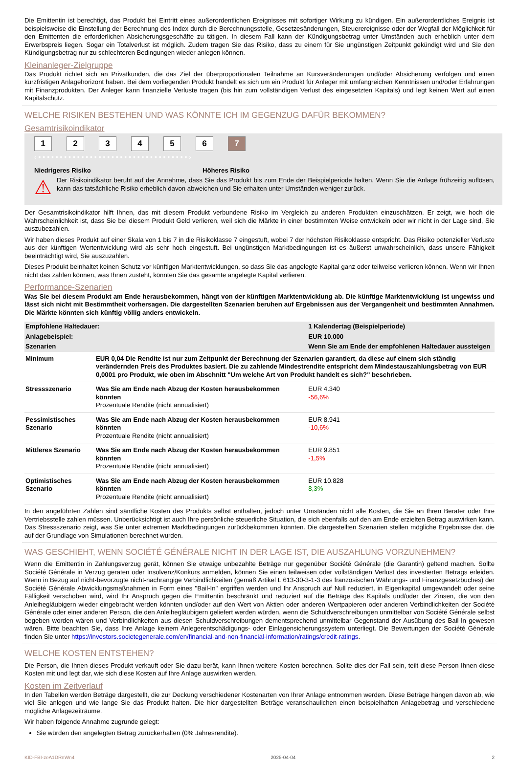Die Emittentin ist berechtigt, das Produkt bei Eintritt eines außerordentlichen Ereignisses mit sofortiger Wirkung zu kündigen. Ein außerordentliches Ereignis ist beispielsweise die Einstellung der Berechnung des Index durch die Berechnungsstelle, Gesetzesänderungen, Steuerereignisse oder der Wegfall der Möglichkeit für den Emittenten die erforderlichen Absicherungsgeschäfte zu tätigen. In diesem Fall kann der Kündigungsbetrag unter Umständen auch erheblich unter dem Erwerbspreis liegen. Sogar ein Totalverlust ist möglich. Zudem tragen Sie das Risiko, dass zu einem für Sie ungünstigen Zeitpunkt gekündigt wird und Sie den Kündigungsbetrag nur zu schlechteren Bedingungen wieder anlegen können.
Kleinanleger-Zielgruppe
Das Produkt richtet sich an Privatkunden, die das Ziel der überproportionalen Teilnahme an Kursveränderungen und/oder Absicherung verfolgen und einen kurzfristigen Anlagehorizont haben. Bei dem vorliegenden Produkt handelt es sich um ein Produkt für Anleger mit umfangreichen Kenntnissen und/oder Erfahrungen mit Finanzprodukten. Der Anleger kann finanzielle Verluste tragen (bis hin zum vollständigen Verlust des eingesetzten Kapitals) und legt keinen Wert auf einen Kapitalschutz.
WELCHE RISIKEN BESTEHEN UND WAS KÖNNTE ICH IM GEGENZUG DAFÜR BEKOMMEN?
Gesamtrisikoindikator
123456 7
‹ • • • • • • • • • • • • • • • • • • • • • • • • • • • • • • • • • • • ›
Niedrigeres Risiko Höheres Risiko
⚠
Der Risikoindikator beruht auf der Annahme, dass Sie das Produkt bis zum Ende der Beispielperiode halten. Wenn Sie die Anlage frühzeitig auflösen, kann das tatsächliche Risiko erheblich davon abweichen und Sie erhalten unter Umständen weniger zurück.
Der Gesamtrisikoindikator hilft Ihnen, das mit diesem Produkt verbundene Risiko im Vergleich zu anderen Produkten einzuschätzen. Er zeigt, wie hoch die Wahrscheinlichkeit ist, dass Sie bei diesem Produkt Geld verlieren, weil sich die Märkte in einer bestimmten Weise entwickeln oder wir nicht in der Lage sind, Sie auszubezahlen.
Wir haben dieses Produkt auf einer Skala von 1 bis 7 in die Risikoklasse 7 eingestuft, wobei 7 der höchsten Risikoklasse entspricht. Das Risiko potenzieller Verluste aus der künftigen Wertentwicklung wird als sehr hoch eingestuft. Bei ungünstigen Marktbedingungen ist es äußerst unwahrscheinlich, dass unsere Fähigkeit beeinträchtigt wird, Sie auszuzahlen.
Dieses Produkt beinhaltet keinen Schutz vor künftigen Marktentwicklungen, so dass Sie das angelegte Kapital ganz oder teilweise verlieren können. Wenn wir Ihnen nicht das zahlen können, was Ihnen zusteht, könnten Sie das gesamte angelegte Kapital verlieren.
Performance-Szenarien
Was Sie bei diesem Produkt am Ende herausbekommen, hängt von der künftigen Marktentwicklung ab. Die künftige Marktentwicklung ist ungewiss und lässt sich nicht mit Bestimmtheit vorhersagen. Die dargestellten Szenarien beruhen auf Ergebnissen aus der Vergangenheit und bestimmten Annahmen. Die Märkte könnten sich künftig völlig anders entwickeln.
| Empfohlene Haltedauer: | | 1 Kalendertag (Beispielperiode) |
| Anlagebeispiel: | | EUR 10.000 |
| Szenarien | | Wenn Sie am Ende der empfohlenen Haltedauer aussteigen |
| Minimum | EUR 0,04 Die Rendite ist nur zum Zeitpunkt der Berechnung der Szenarien garantiert, da diese auf einem sich ständig verändernden Preis des Produktes basiert. Die zu zahlende Mindestrendite entspricht dem Mindestauszahlungsbetrag von EUR 0,0001 pro Produkt, wie oben im Abschnitt "Um welche Art von Produkt handelt es sich?" beschrieben. | |
| Stressszenario | Was Sie am Ende nach Abzug der Kosten herausbekommen könnten Prozentuale Rendite (nicht annualisiert) | EUR 4.340 -56,6% |
| Pessimistisches Szenario | Was Sie am Ende nach Abzug der Kosten herausbekommen könnten Prozentuale Rendite (nicht annualisiert) | EUR 8.941 -10,6% |
| Mittleres Szenario | Was Sie am Ende nach Abzug der Kosten herausbekommen könnten Prozentuale Rendite (nicht annualisiert) | EUR 9.851 -1,5% |
| Optimistisches Szenario | Was Sie am Ende nach Abzug der Kosten herausbekommen könnten Prozentuale Rendite (nicht annualisiert) | EUR 10.828 8,3% |
In den angeführten Zahlen sind sämtliche Kosten des Produkts selbst enthalten, jedoch unter Umständen nicht alle Kosten, die Sie an Ihren Berater oder Ihre Vertriebsstelle zahlen müssen. Unberücksichtigt ist auch Ihre persönliche steuerliche Situation, die sich ebenfalls auf den am Ende erzielten Betrag auswirken kann. Das Stressszenario zeigt, was Sie unter extremen Marktbedingungen zurückbekommen könnten. Die dargestellten Szenarien stellen mögliche Ergebnisse dar, die auf der Grundlage von Simulationen berechnet wurden.
WAS GESCHIEHT, WENN SOCIÉTÉ GÉNÉRALE NICHT IN DER LAGE IST, DIE AUSZAHLUNG VORZUNEHMEN?
Wenn die Emittentin in Zahlungsverzug gerät, können Sie etwaige unbezahlte Beträge nur gegenüber Société Générale (die Garantin) geltend machen. Sollte Société Générale in Verzug geraten oder Insolvenz/Konkurs anmelden, können Sie einen teilweisen oder vollständigen Verlust des investierten Betrags erleiden. Wenn in Bezug auf nicht-bevorzugte nicht-nachrangige Verbindlichkeiten (gemäß Artikel L 613-30-3-1-3 des französischen Währungs- und Finanzgesetzbuches) der Société Générale Abwicklungsmaßnahmen in Form eines "Bail-In" ergriffen werden und Ihr Anspruch auf Null reduziert, in Eigenkapital umgewandelt oder seine Fälligkeit verschoben wird, wird Ihr Anspruch gegen die Emittentin beschränkt und reduziert auf die Beträge des Kapitals und/oder der Zinsen, die von den Anleihegläubigern wieder eingebracht werden könnten und/oder auf den Wert von Aktien oder anderen Wertpapieren oder anderen Verbindlichkeiten der Société Générale oder einer anderen Person, die den Anleihegläubigern geliefert werden würden, wenn die Schuldverschreibungen unmittelbar von Société Générale selbst begeben worden wären und Verbindlichkeiten aus diesen Schuldverschreibungen dementsprechend unmittelbar Gegenstand der Ausübung des Bail-In gewesen wären. Bitte beachten Sie, dass Ihre Anlage keinem Anlegerentschädigungs- oder Einlagensicherungssystem unterliegt. Die Bewertungen der Société Générale finden Sie unter https://investors.societegenerale.com/en/financial-and-non-financial-information/ratings/credit-ratings.
WELCHE KOSTEN ENTSTEHEN?
Die Person, die Ihnen dieses Produkt verkauft oder Sie dazu berät, kann Ihnen weitere Kosten berechnen. Sollte dies der Fall sein, teilt diese Person Ihnen diese Kosten mit und legt dar, wie sich diese Kosten auf Ihre Anlage auswirken werden.
Kosten im Zeitverlauf
In den Tabellen werden Beträge dargestellt, die zur Deckung verschiedener Kostenarten von Ihrer Anlage entnommen werden. Diese Beträge hängen davon ab, wie viel Sie anlegen und wie lange Sie das Produkt halten. Die hier dargestellten Beträge veranschaulichen einen beispielhaften Anlagebetrag und verschiedene mögliche Anlagezeiträume.
Wir haben folgende Annahme zugrunde gelegt:
Sie würden den angelegten Betrag zurückerhalten (0% Jahresrendite).
KID-FBI-zeA1DRnWn4 2025-04-04 2